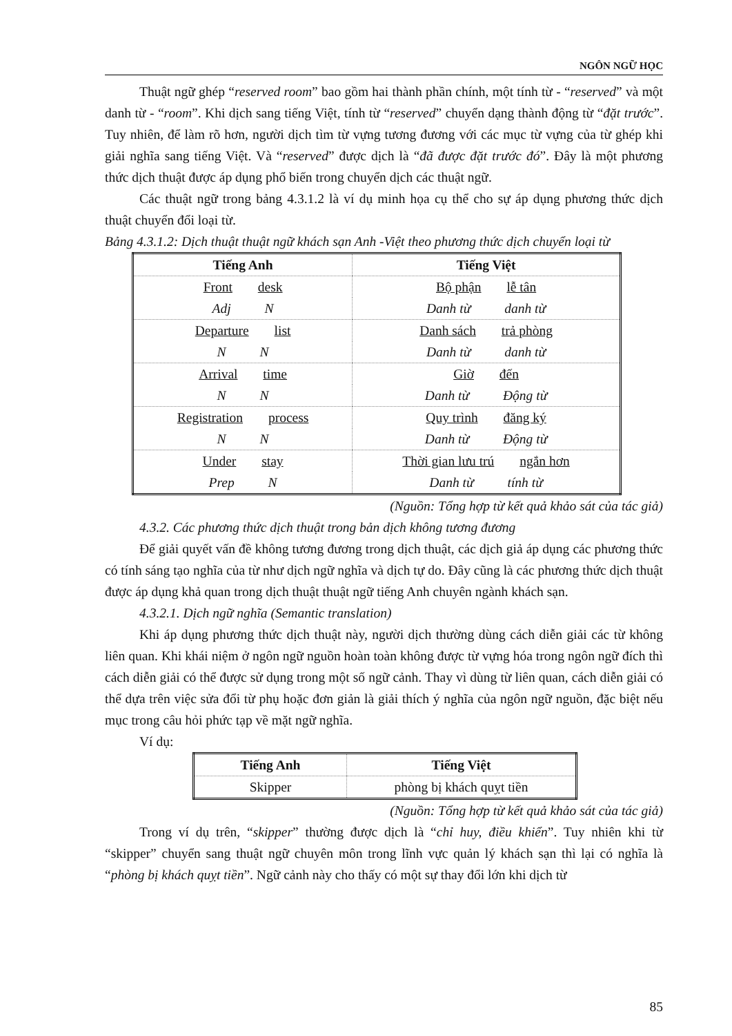NGÔN NGỮ HỌC
Thuật ngữ ghép “reserved room” bao gồm hai thành phần chính, một tính từ - “reserved” và một danh từ - “room”. Khi dịch sang tiếng Việt, tính từ “reserved” chuyển dạng thành động từ “đặt trước”. Tuy nhiên, để làm rõ hơn, người dịch tìm từ vựng tương đương với các mục từ vựng của từ ghép khi giải nghĩa sang tiếng Việt. Và “reserved” được dịch là “đã được đặt trước đó”. Đây là một phương thức dịch thuật được áp dụng phổ biến trong chuyển dịch các thuật ngữ.
Các thuật ngữ trong bảng 4.3.1.2 là ví dụ minh họa cụ thể cho sự áp dụng phương thức dịch thuật chuyển đổi loại từ.
Bảng 4.3.1.2: Dịch thuật thuật ngữ khách sạn Anh -Việt theo phương thức dịch chuyển loại từ
| Tiếng Anh | Tiếng Việt |
| --- | --- |
| Front desk | Bộ phận lễ tân |
| Adj N | Danh từ danh từ |
| Departure list | Danh sách trả phòng |
| N N | Danh từ danh từ |
| Arrival time | Giờ đến |
| N N | Danh từ Động từ |
| Registration process | Quy trình đăng ký |
| N N | Danh từ Động từ |
| Under stay | Thời gian lưu trú ngắn hơn |
| Prep N | Danh từ tính từ |
(Nguồn: Tổng hợp từ kết quả khảo sát của tác giả)
4.3.2. Các phương thức dịch thuật trong bản dịch không tương đương
Để giải quyết vấn đề không tương đương trong dịch thuật, các dịch giả áp dụng các phương thức có tính sáng tạo nghĩa của từ như dịch ngữ nghĩa và dịch tự do. Đây cũng là các phương thức dịch thuật được áp dụng khả quan trong dịch thuật thuật ngữ tiếng Anh chuyên ngành khách sạn.
4.3.2.1. Dịch ngữ nghĩa (Semantic translation)
Khi áp dụng phương thức dịch thuật này, người dịch thường dùng cách diễn giải các từ không liên quan. Khi khái niệm ở ngôn ngữ nguồn hoàn toàn không được từ vựng hóa trong ngôn ngữ đích thì cách diễn giải có thể được sử dụng trong một số ngữ cảnh. Thay vì dùng từ liên quan, cách diễn giải có thể dựa trên việc sửa đổi từ phụ hoặc đơn giản là giải thích ý nghĩa của ngôn ngữ nguồn, đặc biệt nếu mục trong câu hỏi phức tạp về mặt ngữ nghĩa.
Ví dụ:
| Tiếng Anh | Tiếng Việt |
| --- | --- |
| Skipper | phòng bị khách quỵt tiền |
(Nguồn: Tổng hợp từ kết quả khảo sát của tác giả)
Trong ví dụ trên, “skipper” thường được dịch là “chỉ huy, điều khiển”. Tuy nhiên khi từ “skipper” chuyển sang thuật ngữ chuyên môn trong lĩnh vực quản lý khách sạn thì lại có nghĩa là “phòng bị khách quỵt tiền”. Ngữ cảnh này cho thấy có một sự thay đổi lớn khi dịch từ
85